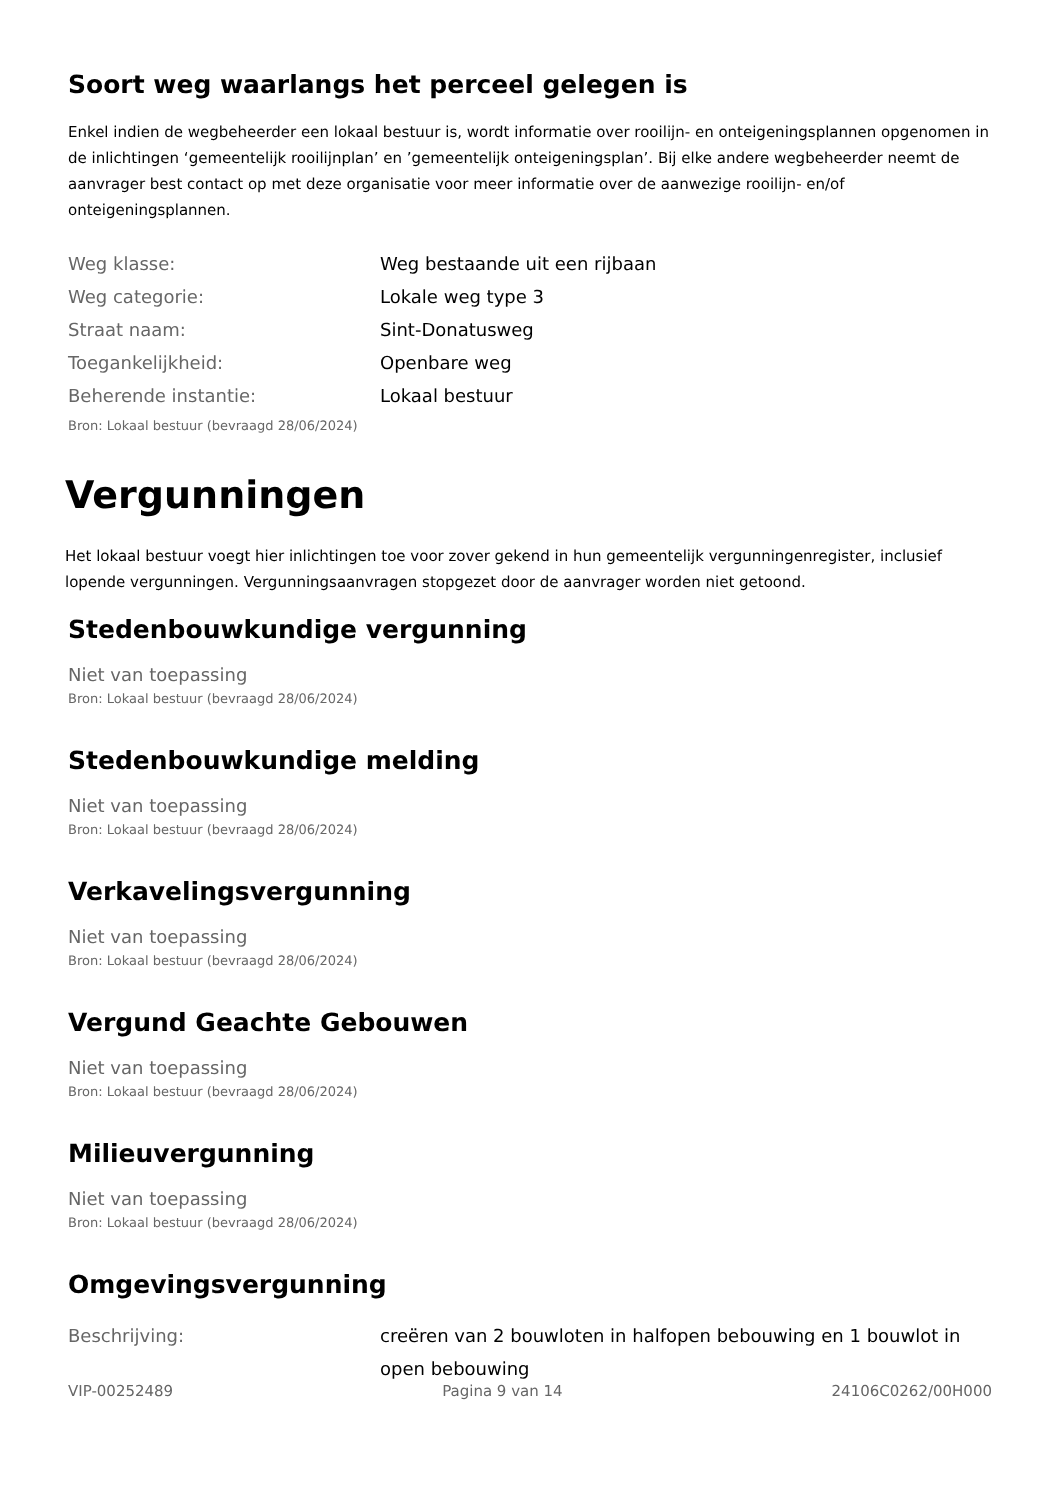Soort weg waarlangs het perceel gelegen is
Enkel indien de wegbeheerder een lokaal bestuur is, wordt informatie over rooilijn- en onteigeningsplannen opgenomen in de inlichtingen ‘gemeentelijk rooilijnplan’ en ’gemeentelijk onteigeningsplan’. Bij elke andere wegbeheerder neemt de aanvrager best contact op met deze organisatie voor meer informatie over de aanwezige rooilijn- en/of onteigeningsplannen.
| Weg klasse: | Weg bestaande uit een rijbaan |
| Weg categorie: | Lokale weg type 3 |
| Straat naam: | Sint-Donatusweg |
| Toegankelijkheid: | Openbare weg |
| Beherende instantie: | Lokaal bestuur |
Bron: Lokaal bestuur (bevraagd 28/06/2024)
Vergunningen
Het lokaal bestuur voegt hier inlichtingen toe voor zover gekend in hun gemeentelijk vergunningenregister, inclusief lopende vergunningen. Vergunningsaanvragen stopgezet door de aanvrager worden niet getoond.
Stedenbouwkundige vergunning
Niet van toepassing
Bron: Lokaal bestuur (bevraagd 28/06/2024)
Stedenbouwkundige melding
Niet van toepassing
Bron: Lokaal bestuur (bevraagd 28/06/2024)
Verkavelingsvergunning
Niet van toepassing
Bron: Lokaal bestuur (bevraagd 28/06/2024)
Vergund Geachte Gebouwen
Niet van toepassing
Bron: Lokaal bestuur (bevraagd 28/06/2024)
Milieuvergunning
Niet van toepassing
Bron: Lokaal bestuur (bevraagd 28/06/2024)
Omgevingsvergunning
| Beschrijving: | creëren van 2 bouwloten in halfopen bebouwing en 1 bouwlot in open bebouwing |
VIP-00252489 Pagina 9 van 14 24106C0262/00H000